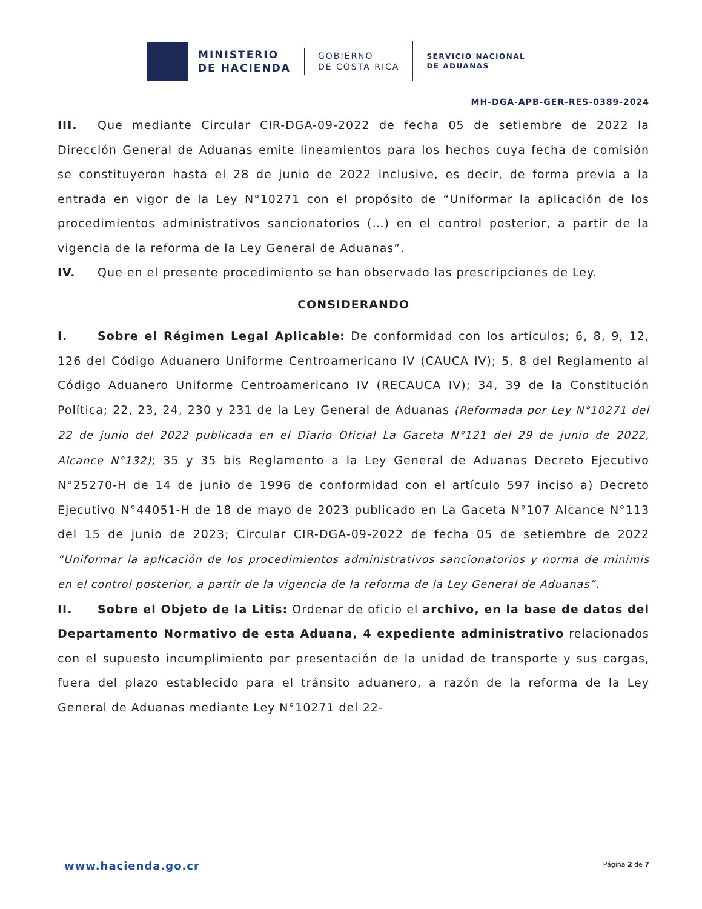MINISTERIO
DE HACIENDA
GOBIERNO
DE COSTA RICA
SERVICIO NACIONAL
DE ADUANAS
MH-DGA-APB-GER-RES-0389-2024
III. Que mediante Circular CIR-DGA-09-2022 de fecha 05 de setiembre de 2022 la Dirección General de Aduanas emite lineamientos para los hechos cuya fecha de comisión se constituyeron hasta el 28 de junio de 2022 inclusive, es decir, de forma previa a la entrada en vigor de la Ley N°10271 con el propósito de “Uniformar la aplicación de los procedimientos administrativos sancionatorios (…) en el control posterior, a partir de la vigencia de la reforma de la Ley General de Aduanas”.
IV. Que en el presente procedimiento se han observado las prescripciones de Ley.
CONSIDERANDO
I. Sobre el Régimen Legal Aplicable: De conformidad con los artículos; 6, 8, 9, 12, 126 del Código Aduanero Uniforme Centroamericano IV (CAUCA IV); 5, 8 del Reglamento al Código Aduanero Uniforme Centroamericano IV (RECAUCA IV); 34, 39 de la Constitución Política; 22, 23, 24, 230 y 231 de la Ley General de Aduanas (Reformada por Ley N°10271 del 22 de junio del 2022 publicada en el Diario Oficial La Gaceta N°121 del 29 de junio de 2022, Alcance N°132); 35 y 35 bis Reglamento a la Ley General de Aduanas Decreto Ejecutivo N°25270-H de 14 de junio de 1996 de conformidad con el artículo 597 inciso a) Decreto Ejecutivo N°44051-H de 18 de mayo de 2023 publicado en La Gaceta N°107 Alcance N°113 del 15 de junio de 2023; Circular CIR-DGA-09-2022 de fecha 05 de setiembre de 2022 “Uniformar la aplicación de los procedimientos administrativos sancionatorios y norma de minimis en el control posterior, a partir de la vigencia de la reforma de la Ley General de Aduanas”.
II. Sobre el Objeto de la Litis: Ordenar de oficio el archivo, en la base de datos del Departamento Normativo de esta Aduana, 4 expediente administrativo relacionados con el supuesto incumplimiento por presentación de la unidad de transporte y sus cargas, fuera del plazo establecido para el tránsito aduanero, a razón de la reforma de la Ley General de Aduanas mediante Ley N°10271 del 22-
www.hacienda.go.cr Página 2 de 7